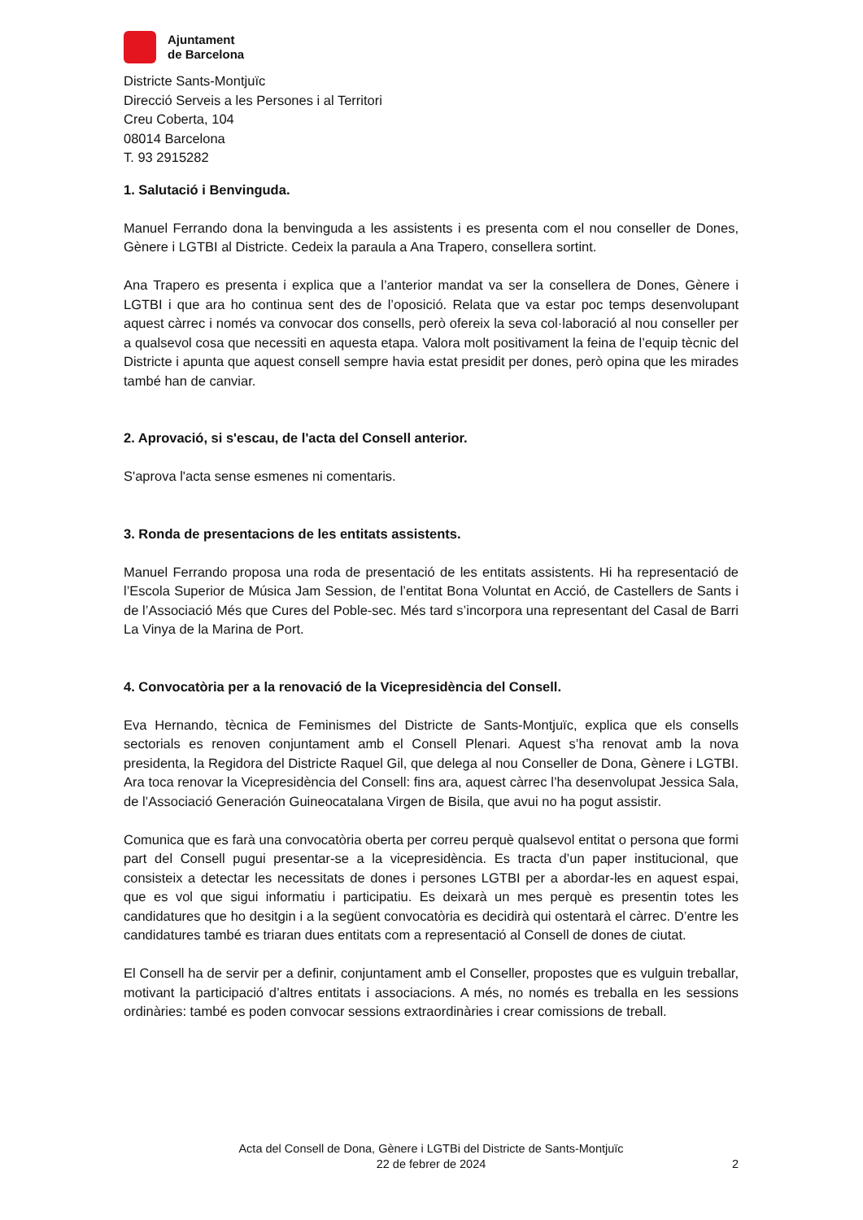Ajuntament
de Barcelona
Districte Sants-Montjuïc
Direcció Serveis a les Persones i al Territori
Creu Coberta, 104
08014 Barcelona
T. 93 2915282
1. Salutació i Benvinguda.
Manuel Ferrando dona la benvinguda a les assistents i es presenta com el nou conseller de Dones, Gènere i LGTBI al Districte. Cedeix la paraula a Ana Trapero, consellera sortint.
Ana Trapero es presenta i explica que a l’anterior mandat va ser la consellera de Dones, Gènere i LGTBI i que ara ho continua sent des de l’oposició. Relata que va estar poc temps desenvolupant aquest càrrec i només va convocar dos consells, però ofereix la seva col·laboració al nou conseller per a qualsevol cosa que necessiti en aquesta etapa. Valora molt positivament la feina de l’equip tècnic del Districte i apunta que aquest consell sempre havia estat presidit per dones, però opina que les mirades també han de canviar.
2. Aprovació, si s'escau, de l'acta del Consell anterior.
S'aprova l'acta sense esmenes ni comentaris.
3. Ronda de presentacions de les entitats assistents.
Manuel Ferrando proposa una roda de presentació de les entitats assistents. Hi ha representació de l’Escola Superior de Música Jam Session, de l’entitat Bona Voluntat en Acció, de Castellers de Sants i de l’Associació Més que Cures del Poble-sec. Més tard s’incorpora una representant del Casal de Barri La Vinya de la Marina de Port.
4. Convocatòria per a la renovació de la Vicepresidència del Consell.
Eva Hernando, tècnica de Feminismes del Districte de Sants-Montjuïc, explica que els consells sectorials es renoven conjuntament amb el Consell Plenari. Aquest s’ha renovat amb la nova presidenta, la Regidora del Districte Raquel Gil, que delega al nou Conseller de Dona, Gènere i LGTBI. Ara toca renovar la Vicepresidència del Consell: fins ara, aquest càrrec l’ha desenvolupat Jessica Sala, de l’Associació Generación Guineocatalana Virgen de Bisila, que avui no ha pogut assistir.
Comunica que es farà una convocatòria oberta per correu perquè qualsevol entitat o persona que formi part del Consell pugui presentar-se a la vicepresidència. Es tracta d’un paper institucional, que consisteix a detectar les necessitats de dones i persones LGTBI per a abordar-les en aquest espai, que es vol que sigui informatiu i participatiu. Es deixarà un mes perquè es presentin totes les candidatures que ho desitgin i a la següent convocatòria es decidirà qui ostentarà el càrrec. D’entre les candidatures també es triaran dues entitats com a representació al Consell de dones de ciutat.
El Consell ha de servir per a definir, conjuntament amb el Conseller, propostes que es vulguin treballar, motivant la participació d’altres entitats i associacions. A més, no només es treballa en les sessions ordinàries: també es poden convocar sessions extraordinàries i crear comissions de treball.
Acta del Consell de Dona, Gènere i LGTBi del Districte de Sants-Montjuïc
22 de febrer de 2024
2